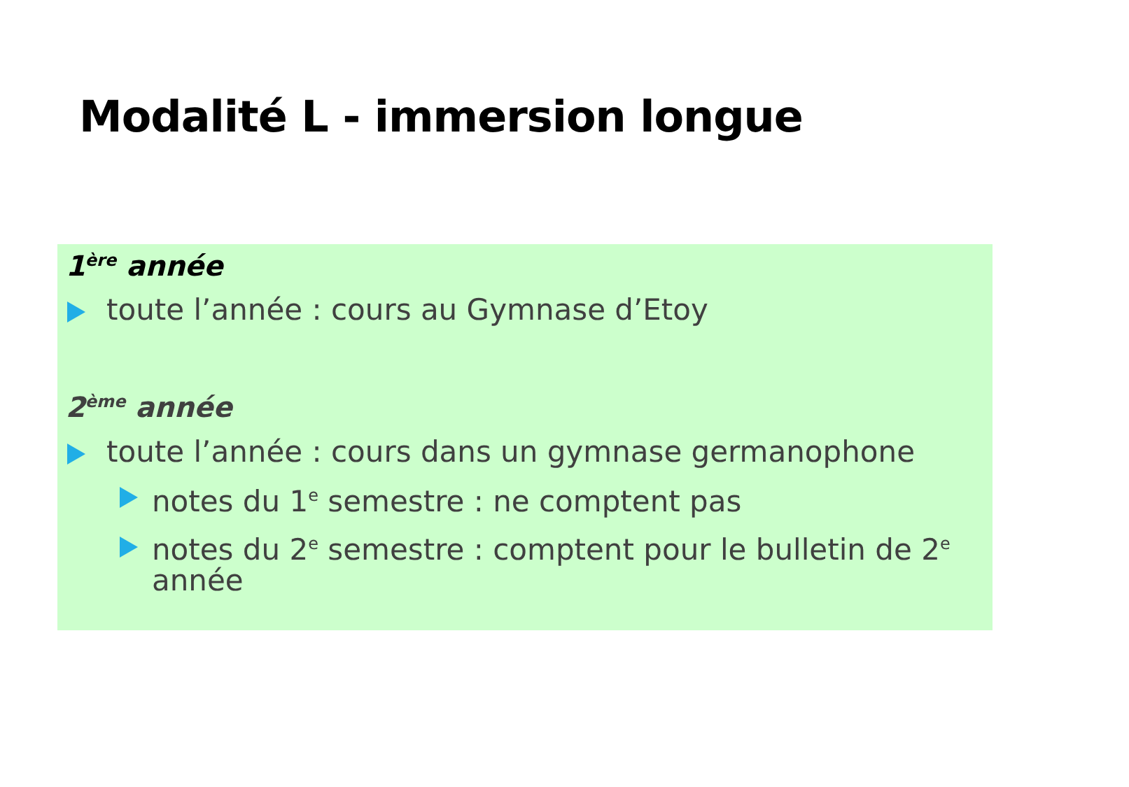Modalité L - immersion longue
1<sup>ère</sup> année
toute l’année : cours au Gymnase d’Etoy
2<sup>ème</sup> année
toute l’année : cours dans un gymnase germanophone
notes du 1<sup>e</sup> semestre : ne comptent pas
notes du 2<sup>e</sup> semestre : comptent pour le bulletin de 2<sup>e</sup> année